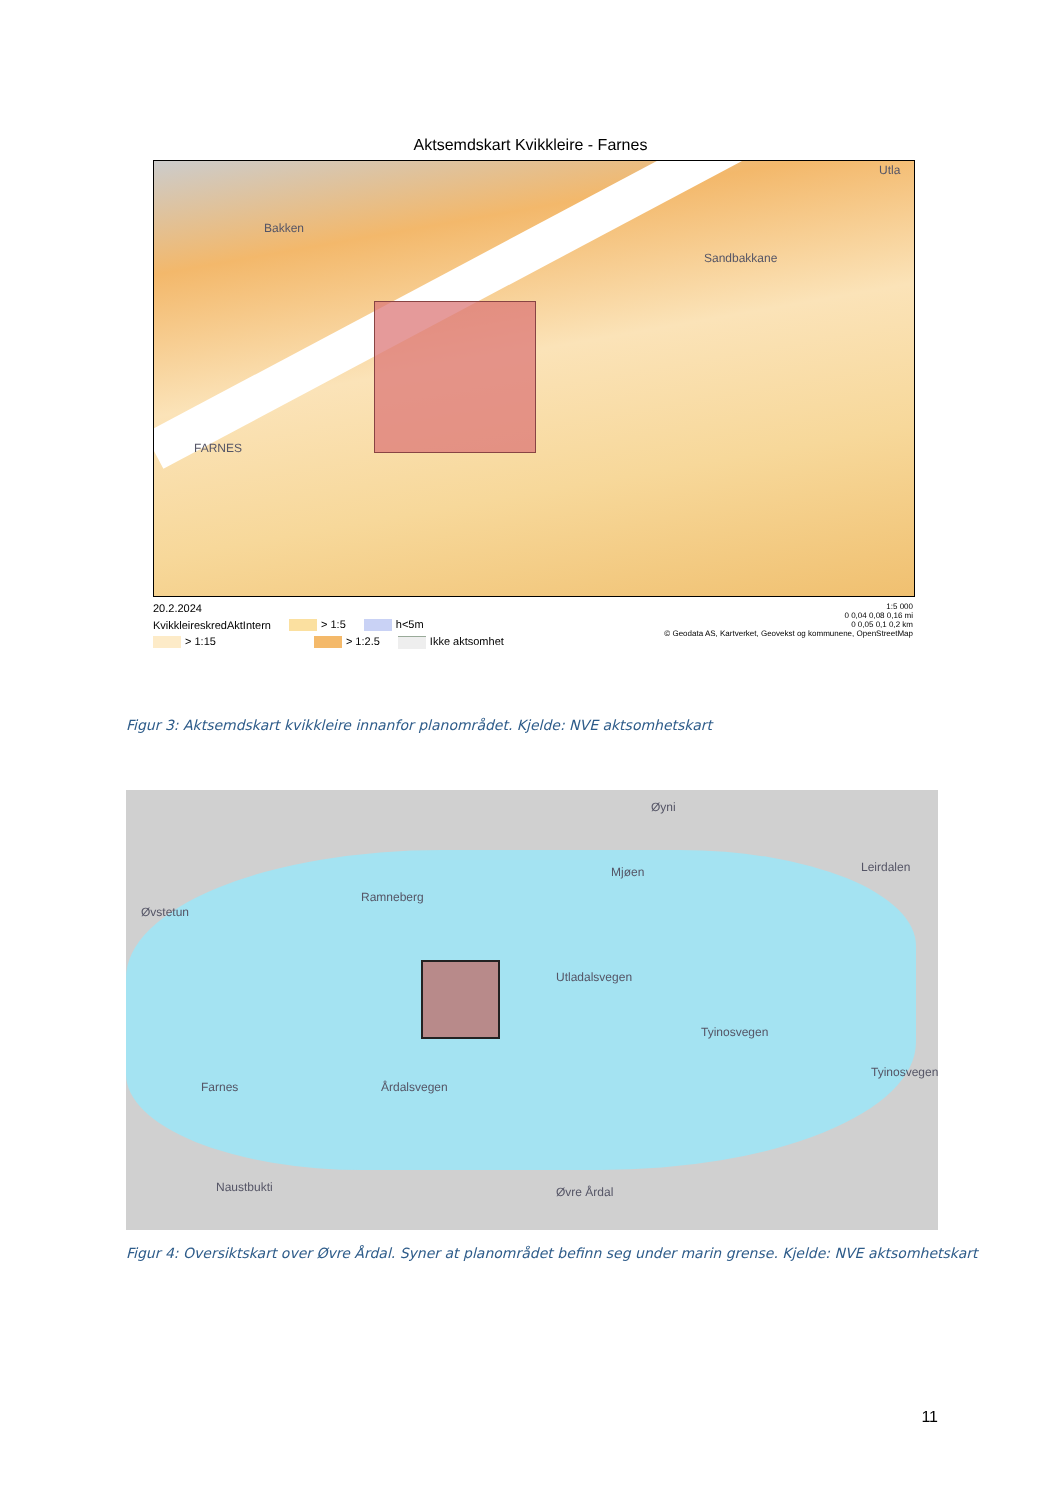Aktsemdskart Kvikkleire - Farnes
FARNES
Bakken
Sandbakkane
Utla
20.2.2024
KvikkleireskredAktIntern > 1:5 h<5m
> 1:15 > 1:2.5 Ikke aktsomhet
1:5 000
0 0,04 0,08 0,16 mi
0 0,05 0,1 0,2 km
© Geodata AS, Kartverket, Geovekst og kommunene, OpenStreetMap
Figur 3: Aktsemdskart kvikkleire innanfor planområdet. Kjelde: NVE aktsomhetskart
Øvstetun
Ramneberg
Øyni
Mjøen
Utladalsvegen
Tyinosvegen
Farnes Årdalsvegen
Naustbukti Øvre Årdal
Tyinosvegen
Leirdalen
Figur 4: Oversiktskart over Øvre Årdal. Syner at planområdet befinn seg under marin grense. Kjelde: NVE aktsomhetskart
11